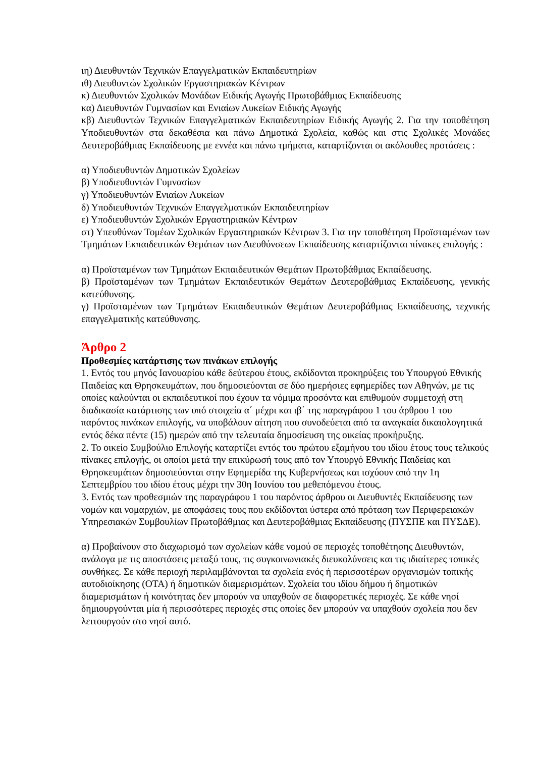ιη) Διευθυντών Τεχνικών Επαγγελματικών Εκπαιδευτηρίων
ιθ) Διευθυντών Σχολικών Εργαστηριακών Κέντρων
κ) Διευθυντών Σχολικών Μονάδων Ειδικής Αγωγής Πρωτοβάθμιας Εκπαίδευσης
κα) Διευθυντών Γυμνασίων και Ενιαίων Λυκείων Ειδικής Αγωγής
κβ) Διευθυντών Τεχνικών Επαγγελματικών Εκπαιδευτηρίων Ειδικής Αγωγής 2. Για την τοποθέτηση Υποδιευθυντών στα δεκαθέσια και πάνω Δημοτικά Σχολεία, καθώς και στις Σχολικές Μονάδες Δευτεροβάθμιας Εκπαίδευσης με εννέα και πάνω τμήματα, καταρτίζονται οι ακόλουθες προτάσεις :
α) Υποδιευθυντών Δημοτικών Σχολείων
β) Υποδιευθυντών Γυμνασίων
γ) Υποδιευθυντών Ενιαίων Λυκείων
δ) Υποδιευθυντών Τεχνικών Επαγγελματικών Εκπαιδευτηρίων
ε) Υποδιευθυντών Σχολικών Εργαστηριακών Κέντρων
στ) Υπευθύνων Τομέων Σχολικών Εργαστηριακών Κέντρων 3. Για την τοποθέτηση Προϊσταμένων των Τμημάτων Εκπαιδευτικών Θεμάτων των Διευθύνσεων Εκπαίδευσης καταρτίζονται πίνακες επιλογής :
α) Προϊσταμένων των Τμημάτων Εκπαιδευτικών Θεμάτων Πρωτοβάθμιας Εκπαίδευσης.
β) Προϊσταμένων των Τμημάτων Εκπαιδευτικών Θεμάτων Δευτεροβάθμιας Εκπαίδευσης, γενικής κατεύθυνσης.
γ) Προϊσταμένων των Τμημάτων Εκπαιδευτικών Θεμάτων Δευτεροβάθμιας Εκπαίδευσης, τεχνικής επαγγελματικής κατεύθυνσης.
Άρθρο 2
Προθεσμίες κατάρτισης των πινάκων επιλογής
1. Εντός του μηνός Ιανουαρίου κάθε δεύτερου έτους, εκδίδονται προκηρύξεις του Υπουργού Εθνικής Παιδείας και Θρησκευμάτων, που δημοσιεύονται σε δύο ημερήσιες εφημερίδες των Αθηνών, με τις οποίες καλούνται οι εκπαιδευτικοί που έχουν τα νόμιμα προσόντα και επιθυμούν συμμετοχή στη διαδικασία κατάρτισης των υπό στοιχεία α΄ μέχρι και ιβ΄ της παραγράφου 1 του άρθρου 1 του παρόντος πινάκων επιλογής, να υποβάλουν αίτηση που συνοδεύεται από τα αναγκαία δικαιολογητικά εντός δέκα πέντε (15) ημερών από την τελευταία δημοσίευση της οικείας προκήρυξης.
2. Το οικείο Συμβούλιο Επιλογής καταρτίζει εντός του πρώτου εξαμήνου του ιδίου έτους τους τελικούς πίνακες επιλογής, οι οποίοι μετά την επικύρωσή τους από τον Υπουργό Εθνικής Παιδείας και Θρησκευμάτων δημοσιεύονται στην Εφημερίδα της Κυβερνήσεως και ισχύουν από την 1η Σεπτεμβρίου του ιδίου έτους μέχρι την 30η Ιουνίου του μεθεπόμενου έτους.
3. Εντός των προθεσμιών της παραγράφου 1 του παρόντος άρθρου οι Διευθυντές Εκπαίδευσης των νομών και νομαρχιών, με αποφάσεις τους που εκδίδονται ύστερα από πρόταση των Περιφερειακών Υπηρεσιακών Συμβουλίων Πρωτοβάθμιας και Δευτεροβάθμιας Εκπαίδευσης (ΠΥΣΠΕ και ΠΥΣΔΕ).
α) Προβαίνουν στο διαχωρισμό των σχολείων κάθε νομού σε περιοχές τοποθέτησης Διευθυντών, ανάλογα με τις αποστάσεις μεταξύ τους, τις συγκοινωνιακές διευκολύνσεις και τις ιδιαίτερες τοπικές συνθήκες. Σε κάθε περιοχή περιλαμβάνονται τα σχολεία ενός ή περισσοτέρων οργανισμών τοπικής αυτοδιοίκησης (ΟΤΑ) ή δημοτικών διαμερισμάτων. Σχολεία του ιδίου δήμου ή δημοτικών διαμερισμάτων ή κοινότητας δεν μπορούν να υπαχθούν σε διαφορετικές περιοχές. Σε κάθε νησί δημιουργούνται μία ή περισσότερες περιοχές στις οποίες δεν μπορούν να υπαχθούν σχολεία που δεν λειτουργούν στο νησί αυτό.